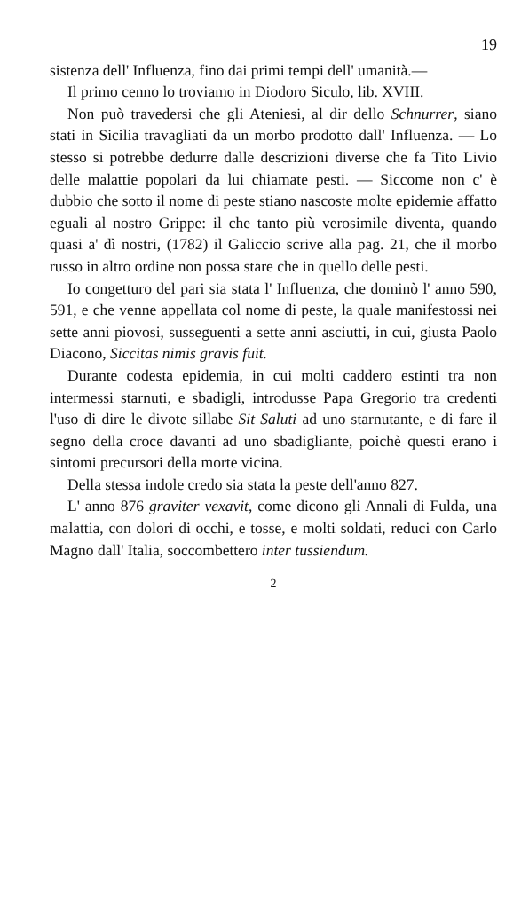19
sistenza dell' Influenza, fino dai primi tempi dell' umanità.—
Il primo cenno lo troviamo in Diodoro Siculo, lib. XVIII.
Non può travedersi che gli Ateniesi, al dir dello Schnurrer, siano stati in Sicilia travagliati da un morbo prodotto dall' Influenza. — Lo stesso si potrebbe dedurre dalle descrizioni diverse che fa Tito Livio delle malattie popolari da lui chiamate pesti. — Siccome non c' è dubbio che sotto il nome di peste stiano nascoste molte epidemie affatto eguali al nostro Grippe: il che tanto più verosimile diventa, quando quasi a' dì nostri, (1782) il Galiccio scrive alla pag. 21, che il morbo russo in altro ordine non possa stare che in quello delle pesti.
Io congetturo del pari sia stata l' Influenza, che dominò l' anno 590, 591, e che venne appellata col nome di peste, la quale manifestossi nei sette anni piovosi, susseguenti a sette anni asciutti, in cui, giusta Paolo Diacono, Siccitas nimis gravis fuit.
Durante codesta epidemia, in cui molti caddero estinti tra non intermessi starnuti, e sbadigli, introdusse Papa Gregorio tra credenti l'uso di dire le divote sillabe Sit Saluti ad uno starnutante, e di fare il segno della croce davanti ad uno sbadigliante, poichè questi erano i sintomi precursori della morte vicina.
Della stessa indole credo sia stata la peste dell'anno 827.
L' anno 876 graviter vexavit, come dicono gli Annali di Fulda, una malattia, con dolori di occhi, e tosse, e molti soldati, reduci con Carlo Magno dall' Italia, soccombettero inter tussiendum.
2